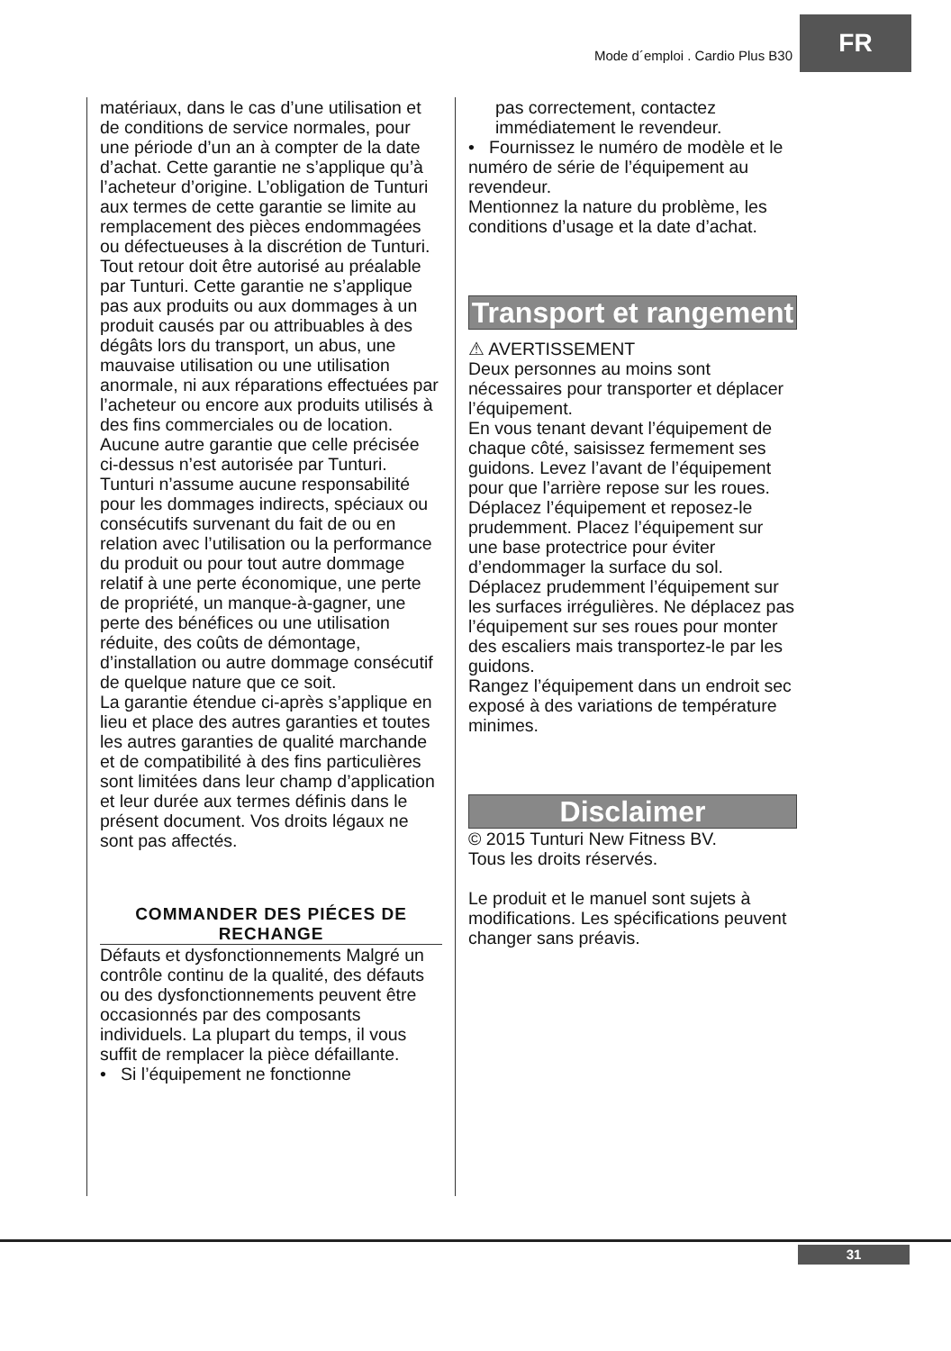Mode d´emploi . Cardio Plus B30
FR
matériaux, dans le cas d’une utilisation et de conditions de service normales, pour une période d’un an à compter de la date d’achat. Cette garantie ne s’applique qu’à l’acheteur d’origine. L’obligation de Tunturi aux termes de cette garantie se limite au remplacement des pièces endommagées ou défectueuses à la discrétion de Tunturi. Tout retour doit être autorisé au préalable par Tunturi. Cette garantie ne s’applique pas aux produits ou aux dommages à un produit causés par ou attribuables à des dégâts lors du transport, un abus, une mauvaise utilisation ou une utilisation anormale, ni aux réparations effectuées par l’acheteur ou encore aux produits utilisés à des fins commerciales ou de location. Aucune autre garantie que celle précisée ci-dessus n’est autorisée par Tunturi. Tunturi n’assume aucune responsabilité pour les dommages indirects, spéciaux ou consécutifs survenant du fait de ou en relation avec l’utilisation ou la performance du produit ou pour tout autre dommage relatif à une perte économique, une perte de propriété, un manque-à-gagner, une perte des bénéfices ou une utilisation réduite, des coûts de démontage, d’installation ou autre dommage consécutif de quelque nature que ce soit.
La garantie étendue ci-après s’applique en lieu et place des autres garanties et toutes les autres garanties de qualité marchande et de compatibilité à des fins particulières sont limitées dans leur champ d’application et leur durée aux termes définis dans le présent document. Vos droits légaux ne sont pas affectés.
COMMANDER DES PIÉCES DE RECHANGE
Défauts et dysfonctionnements Malgré un contrôle continu de la qualité, des défauts ou des dysfonctionnements peuvent être occasionnés par des composants individuels. La plupart du temps, il vous suffit de remplacer la pièce défaillante.
• Si l’équipement ne fonctionne
pas correctement, contactez immédiatement le revendeur.
• Fournissez le numéro de modèle et le numéro de série de l’équipement au revendeur.
Mentionnez la nature du problème, les conditions d’usage et la date d’achat.
Transport et rangement
⚠ AVERTISSEMENT
Deux personnes au moins sont nécessaires pour transporter et déplacer l’équipement.
En vous tenant devant l’équipement de chaque côté, saisissez fermement ses guidons. Levez l’avant de l’équipement pour que l’arrière repose sur les roues. Déplacez l’équipement et reposez-le prudemment. Placez l’équipement sur une base protectrice pour éviter d’endommager la surface du sol. Déplacez prudemment l’équipement sur les surfaces irrégulières. Ne déplacez pas l’équipement sur ses roues pour monter des escaliers mais transportez-le par les guidons.
Rangez l’équipement dans un endroit sec exposé à des variations de température minimes.
Disclaimer
© 2015 Tunturi New Fitness BV.
Tous les droits réservés.
Le produit et le manuel sont sujets à modifications. Les spécifications peuvent changer sans préavis.
31